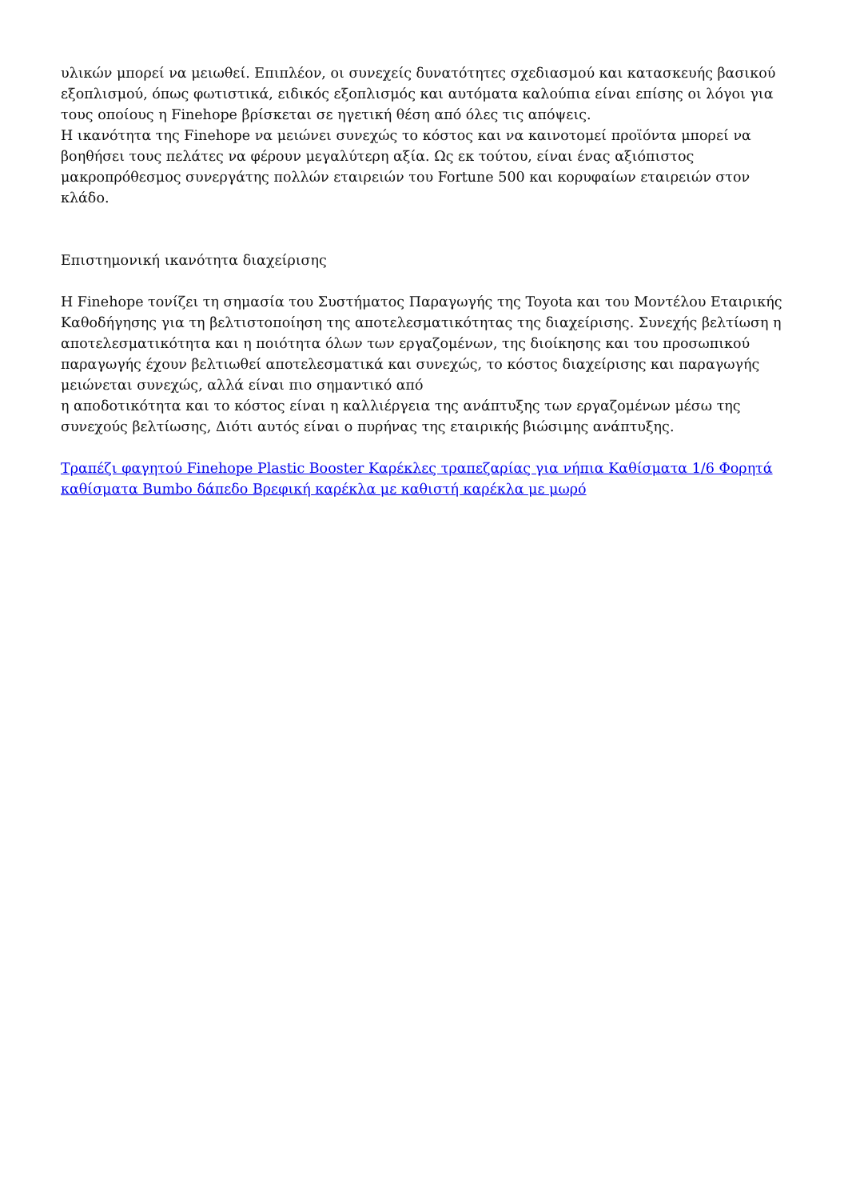υλικών μπορεί να μειωθεί. Επιπλέον, οι συνεχείς δυνατότητες σχεδιασμού και κατασκευής βασικού εξοπλισμού, όπως φωτιστικά, ειδικός εξοπλισμός και αυτόματα καλούπια είναι επίσης οι λόγοι για τους οποίους η Finehope βρίσκεται σε ηγετική θέση από όλες τις απόψεις.
Η ικανότητα της Finehope να μειώνει συνεχώς το κόστος και να καινοτομεί προϊόντα μπορεί να βοηθήσει τους πελάτες να φέρουν μεγαλύτερη αξία. Ως εκ τούτου, είναι ένας αξιόπιστος μακροπρόθεσμος συνεργάτης πολλών εταιρειών του Fortune 500 και κορυφαίων εταιρειών στον κλάδο.
Επιστημονική ικανότητα διαχείρισης
Η Finehope τονίζει τη σημασία του Συστήματος Παραγωγής της Toyota και του Μοντέλου Εταιρικής Καθοδήγησης για τη βελτιστοποίηση της αποτελεσματικότητας της διαχείρισης. Συνεχής βελτίωση η αποτελεσματικότητα και η ποιότητα όλων των εργαζομένων, της διοίκησης και του προσωπικού παραγωγής έχουν βελτιωθεί αποτελεσματικά και συνεχώς, το κόστος διαχείρισης και παραγωγής μειώνεται συνεχώς, αλλά είναι πιο σημαντικό από
η αποδοτικότητα και το κόστος είναι η καλλιέργεια της ανάπτυξης των εργαζομένων μέσω της συνεχούς βελτίωσης, Διότι αυτός είναι ο πυρήνας της εταιρικής βιώσιμης ανάπτυξης.
Τραπέζι φαγητού Finehope Plastic Booster Καρέκλες τραπεζαρίας για νήπια Καθίσματα 1/6 Φορητά καθίσματα Bumbo δάπεδο Βρεφική καρέκλα με καθιστή καρέκλα με μωρό